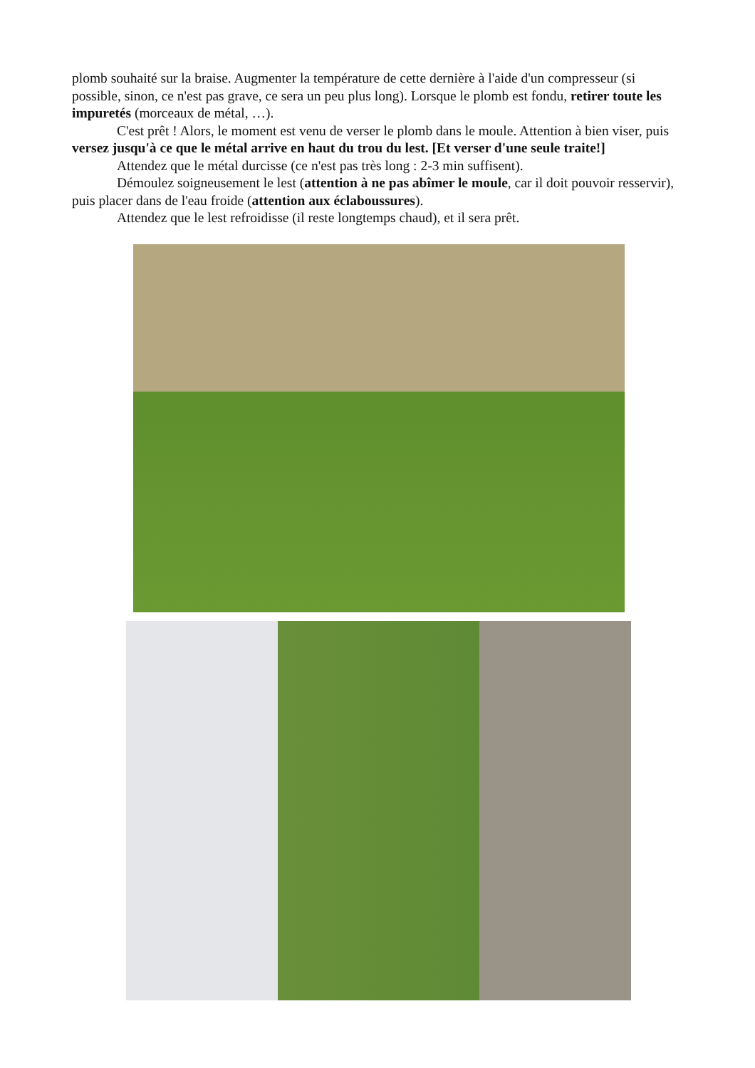plomb souhaité sur la braise. Augmenter la température de cette dernière à l'aide d'un compresseur (si possible, sinon, ce n'est pas grave, ce sera un peu plus long). Lorsque le plomb est fondu, retirer toute les impuretés (morceaux de métal, …).
C'est prêt ! Alors, le moment est venu de verser le plomb dans le moule. Attention à bien viser, puis versez jusqu'à ce que le métal arrive en haut du trou du lest. [Et verser d'une seule traite!]
Attendez que le métal durcisse (ce n'est pas très long : 2-3 min suffisent).
Démoulez soigneusement le lest (attention à ne pas abîmer le moule, car il doit pouvoir resservir), puis placer dans de l'eau froide (attention aux éclaboussures).
Attendez que le lest refroidisse (il reste longtemps chaud), et il sera prêt.